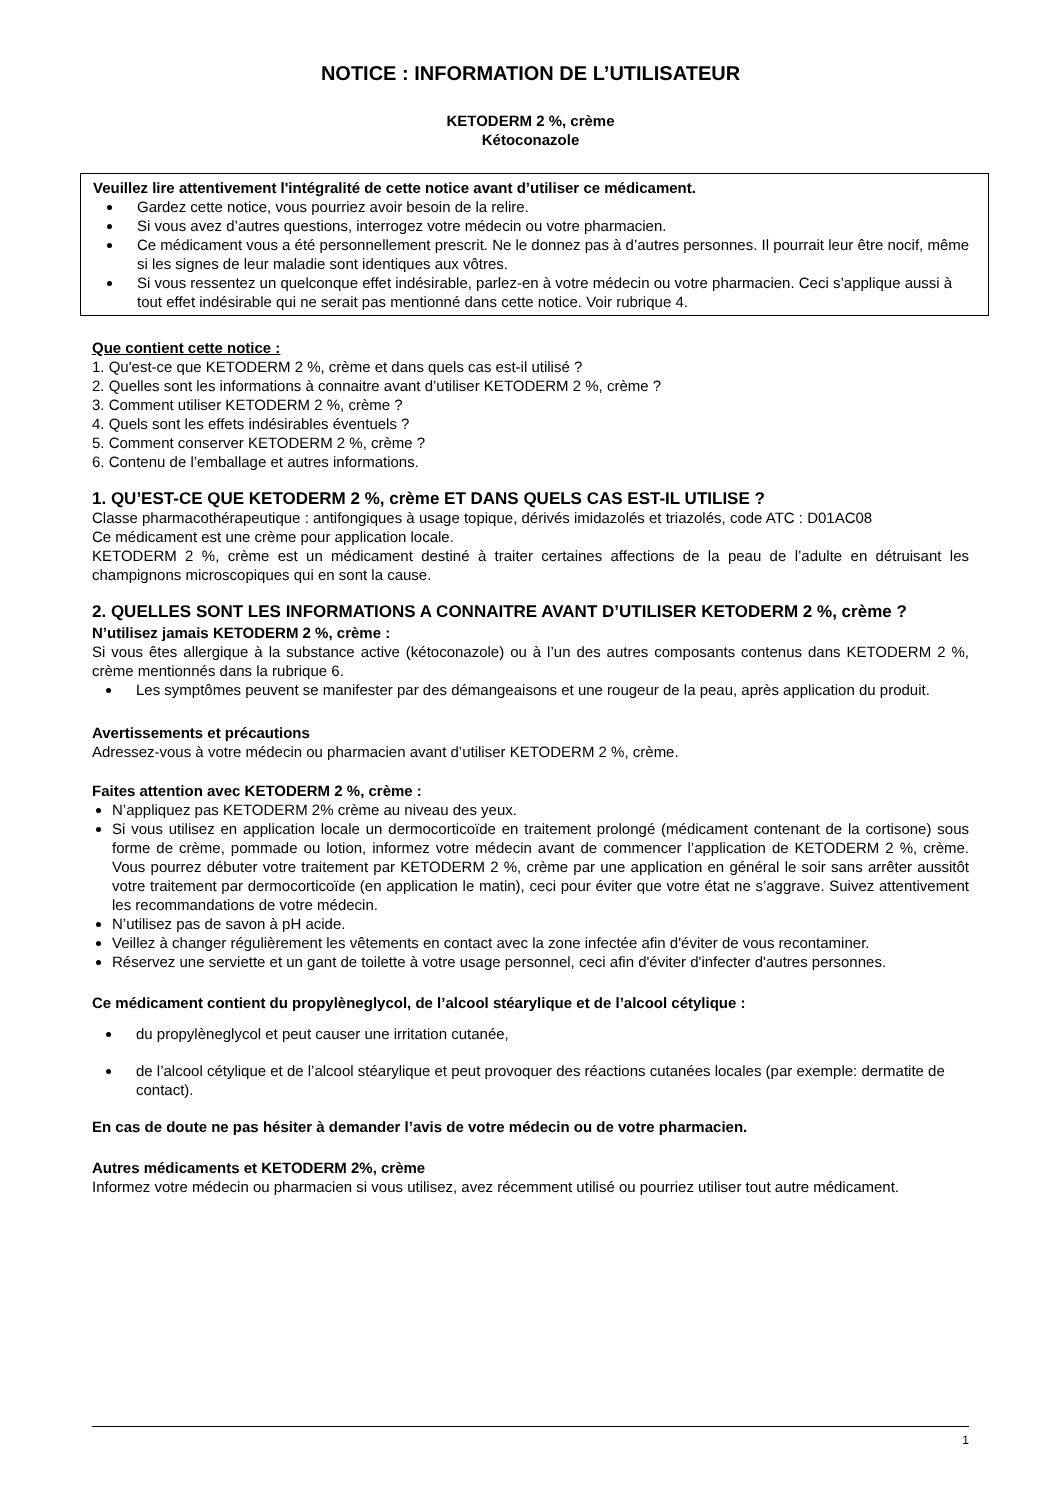NOTICE : INFORMATION DE L’UTILISATEUR
KETODERM 2 %, crème
Kétoconazole
Veuillez lire attentivement l'intégralité de cette notice avant d’utiliser ce médicament.
Gardez cette notice, vous pourriez avoir besoin de la relire.
Si vous avez d’autres questions, interrogez votre médecin ou votre pharmacien.
Ce médicament vous a été personnellement prescrit. Ne le donnez pas à d’autres personnes. Il pourrait leur être nocif, même si les signes de leur maladie sont identiques aux vôtres.
Si vous ressentez un quelconque effet indésirable, parlez-en à votre médecin ou votre pharmacien. Ceci s’applique aussi à tout effet indésirable qui ne serait pas mentionné dans cette notice. Voir rubrique 4.
Que contient cette notice :
1. Qu'est-ce que KETODERM 2 %, crème et dans quels cas est-il utilisé ?
2. Quelles sont les informations à connaitre avant d’utiliser KETODERM 2 %, crème ?
3. Comment utiliser KETODERM 2 %, crème ?
4. Quels sont les effets indésirables éventuels ?
5. Comment conserver KETODERM 2 %, crème ?
6. Contenu de l’emballage et autres informations.
1. QU’EST-CE QUE KETODERM 2 %, crème ET DANS QUELS CAS EST-IL UTILISE ?
Classe pharmacothérapeutique : antifongiques à usage topique, dérivés imidazolés et triazolés, code ATC : D01AC08
Ce médicament est une crème pour application locale.
KETODERM 2 %, crème est un médicament destiné à traiter certaines affections de la peau de l’adulte en détruisant les champignons microscopiques qui en sont la cause.
2. QUELLES SONT LES INFORMATIONS A CONNAITRE AVANT D’UTILISER KETODERM 2 %, crème ?
N’utilisez jamais KETODERM 2 %, crème :
Si vous êtes allergique à la substance active (kétoconazole) ou à l’un des autres composants contenus dans KETODERM 2 %, crème mentionnés dans la rubrique 6.
Les symptômes peuvent se manifester par des démangeaisons et une rougeur de la peau, après application du produit.
Avertissements et précautions
Adressez-vous à votre médecin ou pharmacien avant d’utiliser KETODERM 2 %, crème.
Faites attention avec KETODERM 2 %, crème :
N’appliquez pas KETODERM 2% crème au niveau des yeux.
Si vous utilisez en application locale un dermocorticoïde en traitement prolongé (médicament contenant de la cortisone) sous forme de crème, pommade ou lotion, informez votre médecin avant de commencer l’application de KETODERM 2 %, crème. Vous pourrez débuter votre traitement par KETODERM 2 %, crème par une application en général le soir sans arrêter aussitôt votre traitement par dermocorticoïde (en application le matin), ceci pour éviter que votre état ne s’aggrave. Suivez attentivement les recommandations de votre médecin.
N’utilisez pas de savon à pH acide.
Veillez à changer régulièrement les vêtements en contact avec la zone infectée afin d'éviter de vous recontaminer.
Réservez une serviette et un gant de toilette à votre usage personnel, ceci afin d'éviter d'infecter d'autres personnes.
Ce médicament contient du propylèneglycol, de l’alcool stéarylique et de l’alcool cétylique :
du propylèneglycol et peut causer une irritation cutanée,
de l’alcool cétylique et de l’alcool stéarylique et peut provoquer des réactions cutanées locales (par exemple: dermatite de contact).
En cas de doute ne pas hésiter à demander l’avis de votre médecin ou de votre pharmacien.
Autres médicaments et KETODERM 2%, crème
Informez votre médecin ou pharmacien si vous utilisez, avez récemment utilisé ou pourriez utiliser tout autre médicament.
1